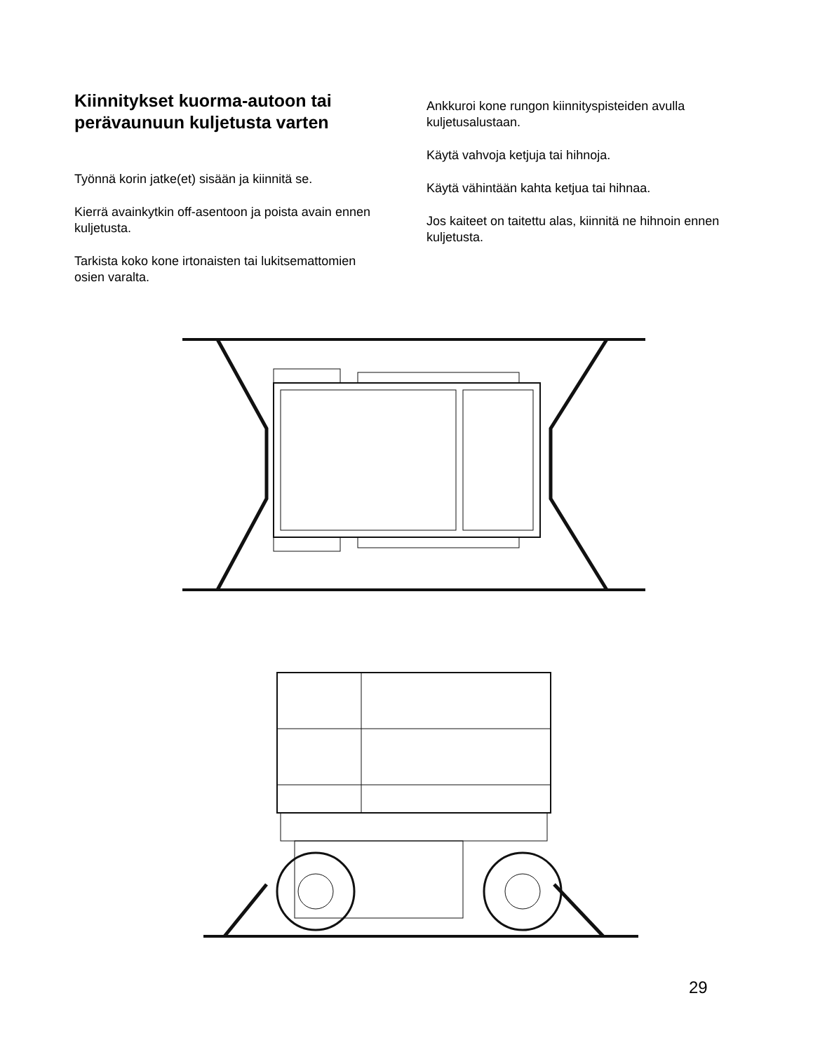Kiinnitykset kuorma-autoon tai perävaunuun kuljetusta varten
Työnnä korin jatke(et) sisään ja kiinnitä se.
Kierrä avainkytkin off-asentoon ja poista avain ennen kuljetusta.
Tarkista koko kone irtonaisten tai lukitsemattomien osien varalta.
Ankkuroi kone rungon kiinnityspisteiden avulla kuljetusalustaan.
Käytä vahvoja ketjuja tai hihnoja.
Käytä vähintään kahta ketjua tai hihnaa.
Jos kaiteet on taitettu alas, kiinnitä ne hihnoin ennen kuljetusta.
29